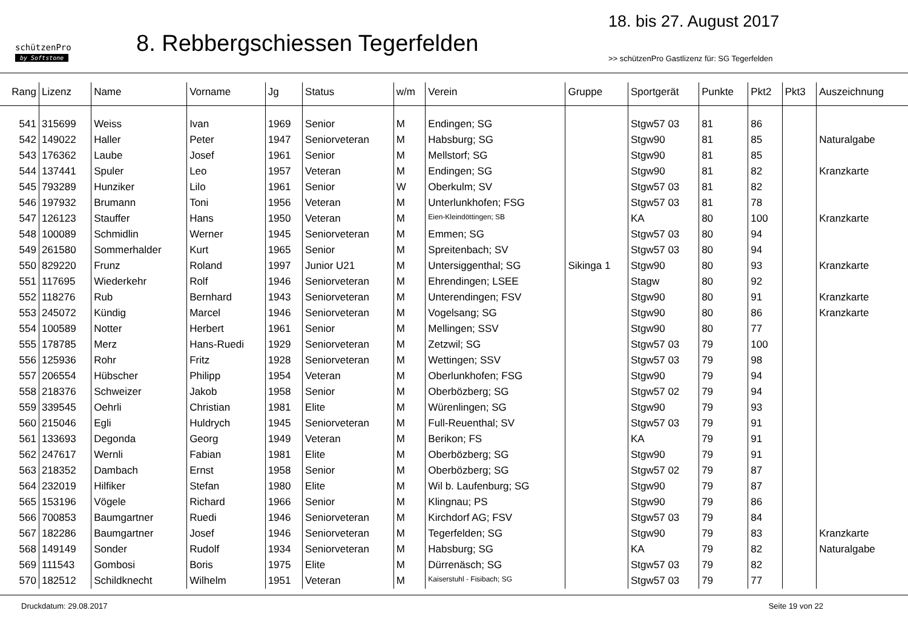schützenPro
by Softstone
8. Rebbergschiessen Tegerfelden
18. bis 27. August 2017
>> schützenPro Gastlizenz für: SG Tegerfelden
| Rang | Lizenz | Name | Vorname | Jg | Status | w/m | Verein | Gruppe | Sportgerät | Punkte | Pkt2 | Pkt3 | Auszeichnung |
| --- | --- | --- | --- | --- | --- | --- | --- | --- | --- | --- | --- | --- | --- |
| 541 | 315699 | Weiss | Ivan | 1969 | Senior | M | Endingen; SG | | Stgw57 03 | 81 | 86 | | |
| 542 | 149022 | Haller | Peter | 1947 | Seniorveteran | M | Habsburg; SG | | Stgw90 | 81 | 85 | | Naturalgabe |
| 543 | 176362 | Laube | Josef | 1961 | Senior | M | Mellstorf; SG | | Stgw90 | 81 | 85 | | |
| 544 | 137441 | Spuler | Leo | 1957 | Veteran | M | Endingen; SG | | Stgw90 | 81 | 82 | | Kranzkarte |
| 545 | 793289 | Hunziker | Lilo | 1961 | Senior | W | Oberkulm; SV | | Stgw57 03 | 81 | 82 | | |
| 546 | 197932 | Brumann | Toni | 1956 | Veteran | M | Unterlunkhofen; FSG | | Stgw57 03 | 81 | 78 | | |
| 547 | 126123 | Stauffer | Hans | 1950 | Veteran | M | Eien-Kleindöttingen; SB | | KA | 80 | 100 | | Kranzkarte |
| 548 | 100089 | Schmidlin | Werner | 1945 | Seniorveteran | M | Emmen; SG | | Stgw57 03 | 80 | 94 | | |
| 549 | 261580 | Sommerhalder | Kurt | 1965 | Senior | M | Spreitenbach; SV | | Stgw57 03 | 80 | 94 | | |
| 550 | 829220 | Frunz | Roland | 1997 | Junior U21 | M | Untersiggenthal; SG | Sikinga 1 | Stgw90 | 80 | 93 | | Kranzkarte |
| 551 | 117695 | Wiederkehr | Rolf | 1946 | Seniorveteran | M | Ehrendingen; LSEE | | Stagw | 80 | 92 | | |
| 552 | 118276 | Rub | Bernhard | 1943 | Seniorveteran | M | Unterendingen; FSV | | Stgw90 | 80 | 91 | | Kranzkarte |
| 553 | 245072 | Kündig | Marcel | 1946 | Seniorveteran | M | Vogelsang; SG | | Stgw90 | 80 | 86 | | Kranzkarte |
| 554 | 100589 | Notter | Herbert | 1961 | Senior | M | Mellingen; SSV | | Stgw90 | 80 | 77 | | |
| 555 | 178785 | Merz | Hans-Ruedi | 1929 | Seniorveteran | M | Zetzwil; SG | | Stgw57 03 | 79 | 100 | | |
| 556 | 125936 | Rohr | Fritz | 1928 | Seniorveteran | M | Wettingen; SSV | | Stgw57 03 | 79 | 98 | | |
| 557 | 206554 | Hübscher | Philipp | 1954 | Veteran | M | Oberlunkhofen; FSG | | Stgw90 | 79 | 94 | | |
| 558 | 218376 | Schweizer | Jakob | 1958 | Senior | M | Oberbözberg; SG | | Stgw57 02 | 79 | 94 | | |
| 559 | 339545 | Oehrli | Christian | 1981 | Elite | M | Würenlingen; SG | | Stgw90 | 79 | 93 | | |
| 560 | 215046 | Egli | Huldrych | 1945 | Seniorveteran | M | Full-Reuenthal; SV | | Stgw57 03 | 79 | 91 | | |
| 561 | 133693 | Degonda | Georg | 1949 | Veteran | M | Berikon; FS | | KA | 79 | 91 | | |
| 562 | 247617 | Wernli | Fabian | 1981 | Elite | M | Oberbözberg; SG | | Stgw90 | 79 | 91 | | |
| 563 | 218352 | Dambach | Ernst | 1958 | Senior | M | Oberbözberg; SG | | Stgw57 02 | 79 | 87 | | |
| 564 | 232019 | Hilfiker | Stefan | 1980 | Elite | M | Wil b. Laufenburg; SG | | Stgw90 | 79 | 87 | | |
| 565 | 153196 | Vögele | Richard | 1966 | Senior | M | Klingnau; PS | | Stgw90 | 79 | 86 | | |
| 566 | 700853 | Baumgartner | Ruedi | 1946 | Seniorveteran | M | Kirchdorf AG; FSV | | Stgw57 03 | 79 | 84 | | |
| 567 | 182286 | Baumgartner | Josef | 1946 | Seniorveteran | M | Tegerfelden; SG | | Stgw90 | 79 | 83 | | Kranzkarte |
| 568 | 149149 | Sonder | Rudolf | 1934 | Seniorveteran | M | Habsburg; SG | | KA | 79 | 82 | | Naturalgabe |
| 569 | 111543 | Gombosi | Boris | 1975 | Elite | M | Dürrenäsch; SG | | Stgw57 03 | 79 | 82 | | |
| 570 | 182512 | Schildknecht | Wilhelm | 1951 | Veteran | M | Kaiserstuhl - Fisibach; SG | | Stgw57 03 | 79 | 77 | | |
Druckdatum: 29.08.2017 Seite 19 von 22